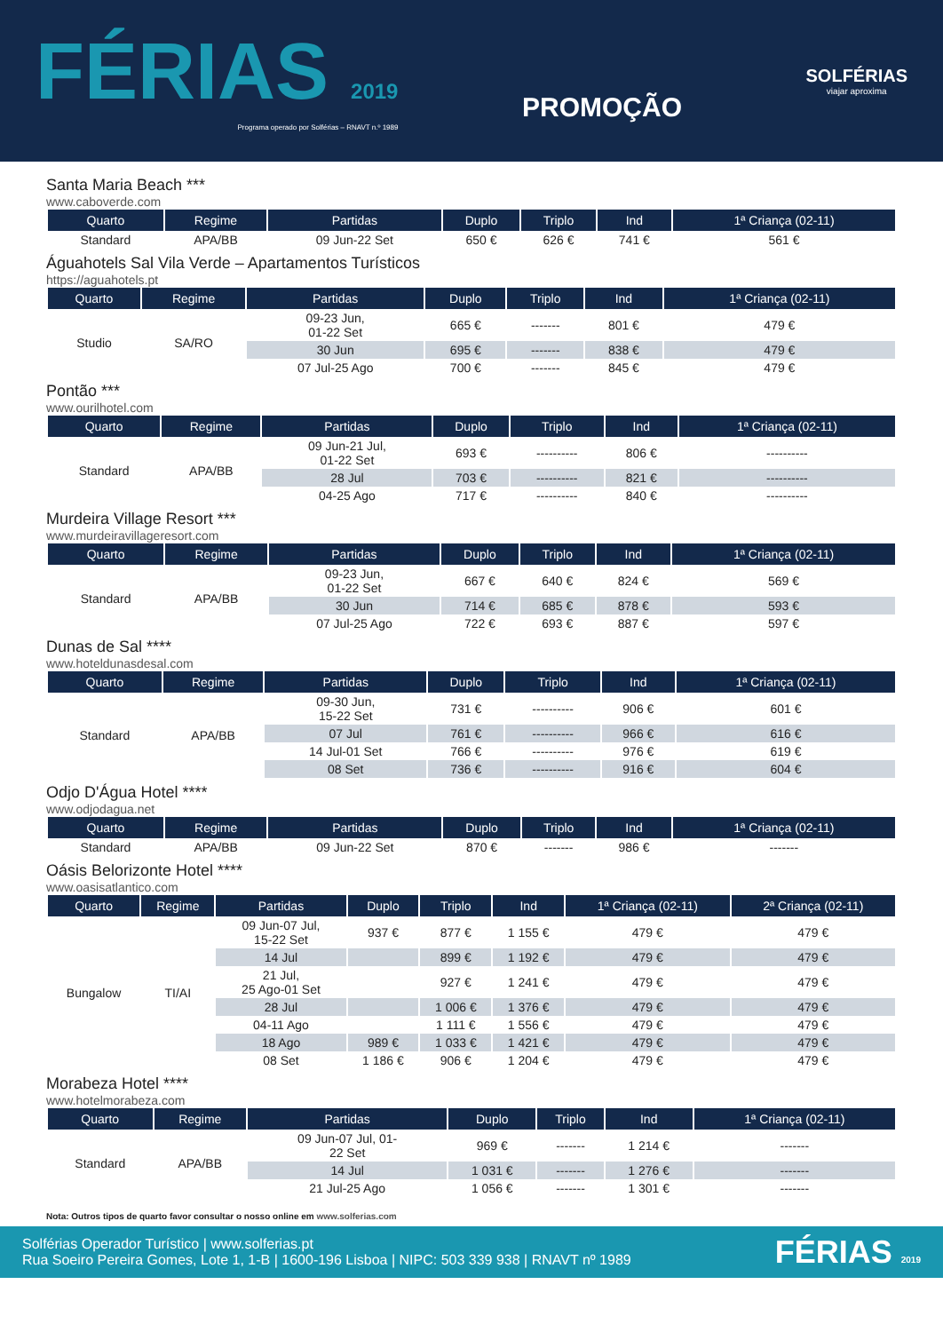FÉRIAS 2019
Programa operado por Solférias – RNAVT n.º 1989
PROMOÇÃO
SOLFÉRIAS
viajar aproxima
Santa Maria Beach ***
www.caboverde.com
| Quarto | Regime | Partidas | Duplo | Triplo | Ind | 1ª Criança (02-11) |
| --- | --- | --- | --- | --- | --- | --- |
| Standard | APA/BB | 09 Jun-22 Set | 650 € | 626 € | 741 € | 561 € |
Águahotels Sal Vila Verde – Apartamentos Turísticos
https://aguahotels.pt
| Quarto | Regime | Partidas | Duplo | Triplo | Ind | 1ª Criança (02-11) |
| --- | --- | --- | --- | --- | --- | --- |
| Studio | SA/RO | 09-23 Jun, 01-22 Set | 665 € | ------- | 801 € | 479 € |
| | | 30 Jun | 695 € | ------- | 838 € | 479 € |
| | | 07 Jul-25 Ago | 700 € | ------- | 845 € | 479 € |
Pontão ***
www.ourilhotel.com
| Quarto | Regime | Partidas | Duplo | Triplo | Ind | 1ª Criança (02-11) |
| --- | --- | --- | --- | --- | --- | --- |
| Standard | APA/BB | 09 Jun-21 Jul, 01-22 Set | 693 € | ---------- | 806 € | ---------- |
| | | 28 Jul | 703 € | ---------- | 821 € | ---------- |
| | | 04-25 Ago | 717 € | ---------- | 840 € | ---------- |
Murdeira Village Resort ***
www.murdeiravillageresort.com
| Quarto | Regime | Partidas | Duplo | Triplo | Ind | 1ª Criança (02-11) |
| --- | --- | --- | --- | --- | --- | --- |
| Standard | APA/BB | 09-23 Jun, 01-22 Set | 667 € | 640 € | 824 € | 569 € |
| | | 30 Jun | 714 € | 685 € | 878 € | 593 € |
| | | 07 Jul-25 Ago | 722 € | 693 € | 887 € | 597 € |
Dunas de Sal ****
www.hoteldunasdesal.com
| Quarto | Regime | Partidas | Duplo | Triplo | Ind | 1ª Criança (02-11) |
| --- | --- | --- | --- | --- | --- | --- |
| Standard | APA/BB | 09-30 Jun, 15-22 Set | 731 € | ---------- | 906 € | 601 € |
| | | 07 Jul | 761 € | ---------- | 966 € | 616 € |
| | | 14 Jul-01 Set | 766 € | ---------- | 976 € | 619 € |
| | | 08 Set | 736 € | ---------- | 916 € | 604 € |
Odjo D'Água Hotel ****
www.odjodagua.net
| Quarto | Regime | Partidas | Duplo | Triplo | Ind | 1ª Criança (02-11) |
| --- | --- | --- | --- | --- | --- | --- |
| Standard | APA/BB | 09 Jun-22 Set | 870 € | ------- | 986 € | ------- |
Oásis Belorizonte Hotel ****
www.oasisatlantico.com
| Quarto | Regime | Partidas | Duplo | Triplo | Ind | 1ª Criança (02-11) | 2ª Criança (02-11) |
| --- | --- | --- | --- | --- | --- | --- | --- |
| Bungalow | TI/AI | 09 Jun-07 Jul, 15-22 Set | 937 € | 877 € | 1 155 € | 479 € | 479 € |
| | | 14 Jul | | 899 € | 1 192 € | 479 € | 479 € |
| | | 21 Jul, 25 Ago-01 Set | | 927 € | 1 241 € | 479 € | 479 € |
| | | 28 Jul | | 1 006 € | 1 376 € | 479 € | 479 € |
| | | 04-11 Ago | | 1 111 € | 1 556 € | 479 € | 479 € |
| | | 18 Ago | 989 € | 1 033 € | 1 421 € | 479 € | 479 € |
| | | 08 Set | 1 186 € | 906 € | 1 204 € | 479 € | 479 € |
Morabeza Hotel ****
www.hotelmorabeza.com
| Quarto | Regime | Partidas | Duplo | Triplo | Ind | 1ª Criança (02-11) |
| --- | --- | --- | --- | --- | --- | --- |
| Standard | APA/BB | 09 Jun-07 Jul, 01- 22 Set | 969 € | ------- | 1 214 € | ------- |
| | | 14 Jul | 1 031 € | ------- | 1 276 € | ------- |
| | | 21 Jul-25 Ago | 1 056 € | ------- | 1 301 € | ------- |
Nota: Outros tipos de quarto favor consultar o nosso online em www.solferias.com
Solférias Operador Turístico | www.solferias.pt
Rua Soeiro Pereira Gomes, Lote 1, 1-B | 1600-196 Lisboa | NIPC: 503 339 938 | RNAVT nº 1989
FÉRIAS 2019